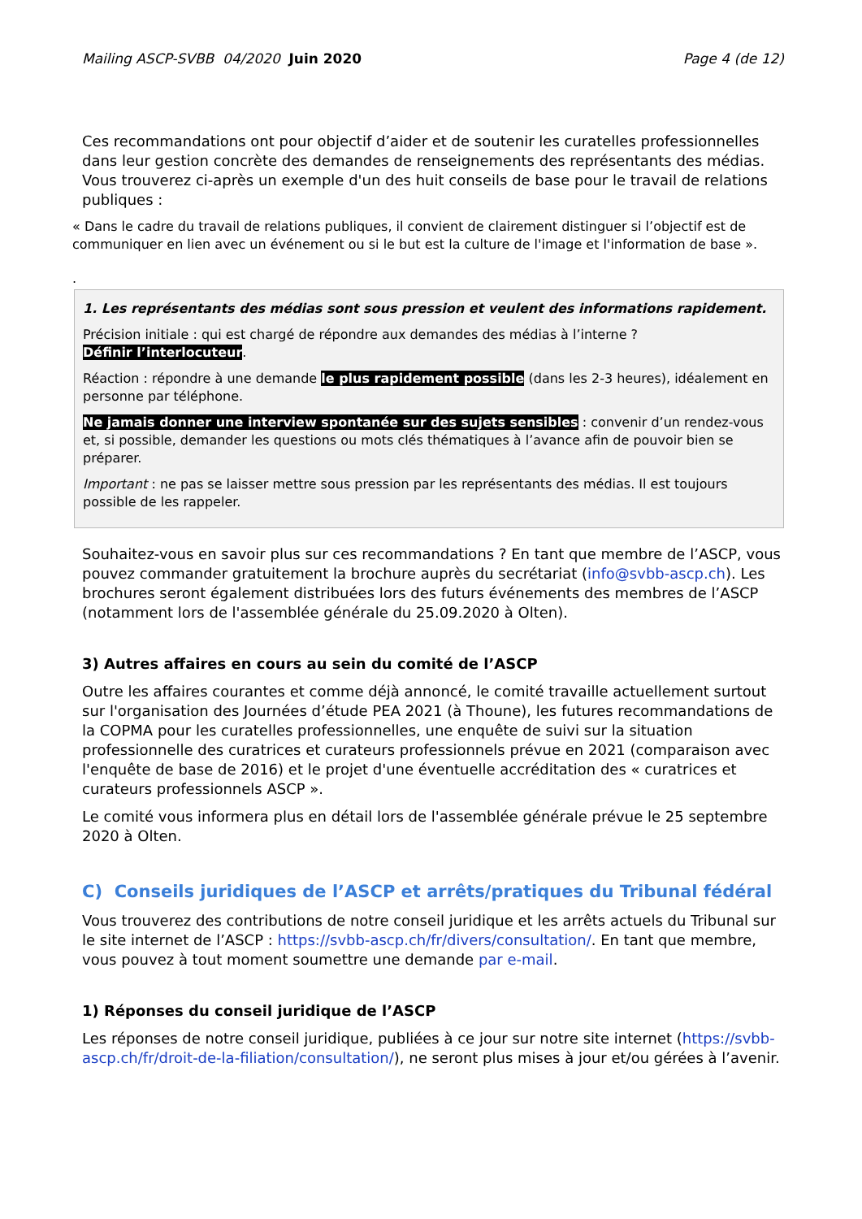Mailing ASCP-SVBB 04/2020 Juin 2020 Page 4 (de 12)
Ces recommandations ont pour objectif d’aider et de soutenir les curatelles professionnelles dans leur gestion concrète des demandes de renseignements des représentants des médias. Vous trouverez ci-après un exemple d'un des huit conseils de base pour le travail de relations publiques :
« Dans le cadre du travail de relations publiques, il convient de clairement distinguer si l’objectif est de communiquer en lien avec un événement ou si le but est la culture de l'image et l'information de base ».
.
1. Les représentants des médias sont sous pression et veulent des informations rapidement.
Précision initiale : qui est chargé de répondre aux demandes des médias à l’interne ?
Définir l’interlocuteur.
Réaction : répondre à une demande le plus rapidement possible (dans les 2-3 heures), idéalement en personne par téléphone.
Ne jamais donner une interview spontanée sur des sujets sensibles : convenir d’un rendez-vous et, si possible, demander les questions ou mots clés thématiques à l’avance afin de pouvoir bien se préparer.
Important : ne pas se laisser mettre sous pression par les représentants des médias. Il est toujours possible de les rappeler.
Souhaitez-vous en savoir plus sur ces recommandations ? En tant que membre de l’ASCP, vous pouvez commander gratuitement la brochure auprès du secrétariat (info@svbb-ascp.ch). Les brochures seront également distribuées lors des futurs événements des membres de l’ASCP (notamment lors de l'assemblée générale du 25.09.2020 à Olten).
3) Autres affaires en cours au sein du comité de l’ASCP
Outre les affaires courantes et comme déjà annoncé, le comité travaille actuellement surtout sur l'organisation des Journées d’étude PEA 2021 (à Thoune), les futures recommandations de la COPMA pour les curatelles professionnelles, une enquête de suivi sur la situation professionnelle des curatrices et curateurs professionnels prévue en 2021 (comparaison avec l'enquête de base de 2016) et le projet d'une éventuelle accréditation des « curatrices et curateurs professionnels ASCP ».
Le comité vous informera plus en détail lors de l'assemblée générale prévue le 25 septembre 2020 à Olten.
C) Conseils juridiques de l’ASCP et arrêts/pratiques du Tribunal fédéral
Vous trouverez des contributions de notre conseil juridique et les arrêts actuels du Tribunal sur le site internet de l’ASCP : https://svbb-ascp.ch/fr/divers/consultation/. En tant que membre, vous pouvez à tout moment soumettre une demande par e-mail.
1) Réponses du conseil juridique de l’ASCP
Les réponses de notre conseil juridique, publiées à ce jour sur notre site internet (https://svbb-ascp.ch/fr/droit-de-la-filiation/consultation/), ne seront plus mises à jour et/ou gérées à l’avenir.